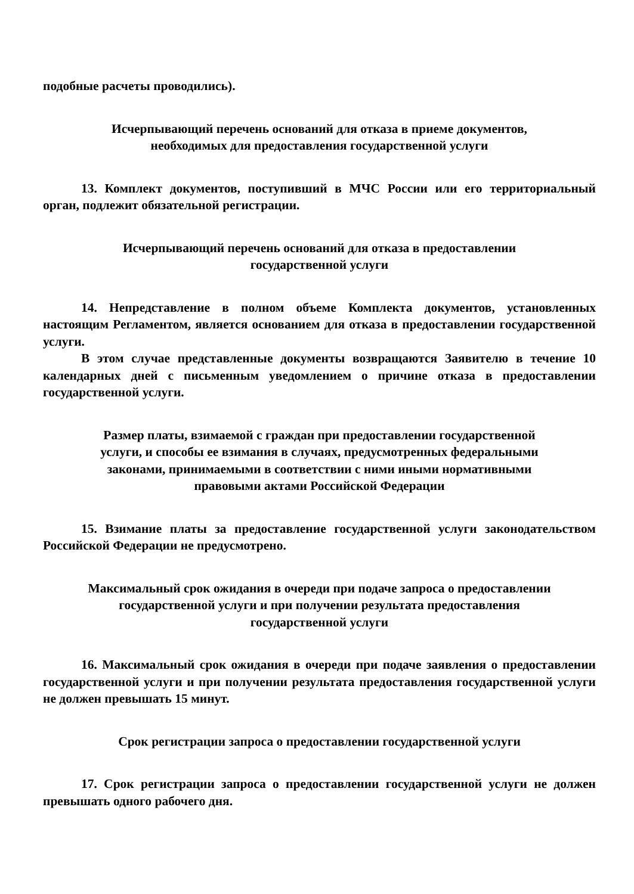подобные расчеты проводились).
Исчерпывающий перечень оснований для отказа в приеме документов,
необходимых для предоставления государственной услуги
13. Комплект документов, поступивший в МЧС России или его территориальный орган, подлежит обязательной регистрации.
Исчерпывающий перечень оснований для отказа в предоставлении
государственной услуги
14. Непредставление в полном объеме Комплекта документов, установленных настоящим Регламентом, является основанием для отказа в предоставлении государственной услуги.
В этом случае представленные документы возвращаются Заявителю в течение 10 календарных дней с письменным уведомлением о причине отказа в предоставлении государственной услуги.
Размер платы, взимаемой с граждан при предоставлении государственной
услуги, и способы ее взимания в случаях, предусмотренных федеральными
законами, принимаемыми в соответствии с ними иными нормативными
правовыми актами Российской Федерации
15. Взимание платы за предоставление государственной услуги законодательством Российской Федерации не предусмотрено.
Максимальный срок ожидания в очереди при подаче запроса о предоставлении
государственной услуги и при получении результата предоставления
государственной услуги
16. Максимальный срок ожидания в очереди при подаче заявления о предоставлении государственной услуги и при получении результата предоставления государственной услуги не должен превышать 15 минут.
Срок регистрации запроса о предоставлении государственной услуги
17. Срок регистрации запроса о предоставлении государственной услуги не должен превышать одного рабочего дня.